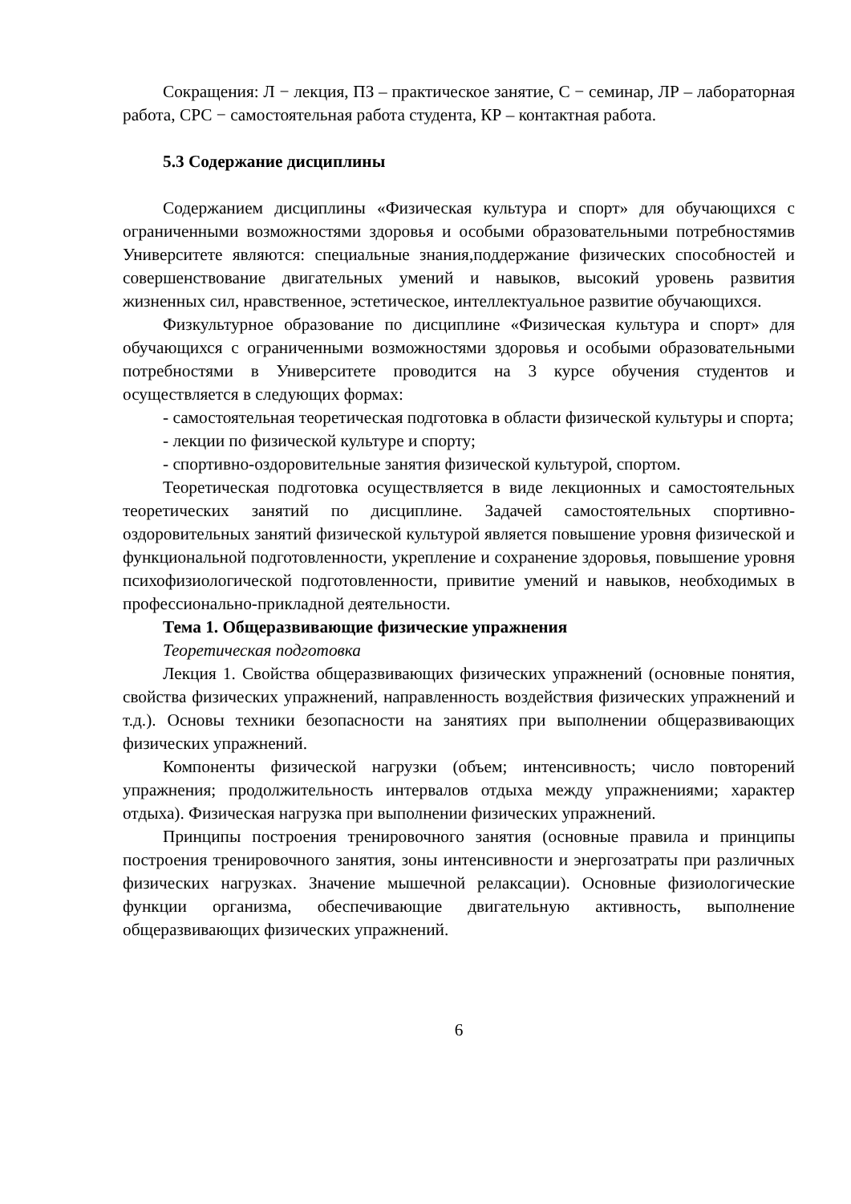Сокращения: Л − лекция, ПЗ – практическое занятие, С − семинар, ЛР – лабораторная работа, СРС − самостоятельная работа студента, КР – контактная работа.
5.3 Содержание дисциплины
Содержанием дисциплины «Физическая культура и спорт» для обучающихся с ограниченными возможностями здоровья и особыми образовательными потребностямив Университете являются: специальные знания,поддержание физических способностей и совершенствование двигательных умений и навыков, высокий уровень развития жизненных сил, нравственное, эстетическое, интеллектуальное развитие обучающихся.
Физкультурное образование по дисциплине «Физическая культура и спорт» для обучающихся с ограниченными возможностями здоровья и особыми образовательными потребностями в Университете проводится на 3 курсе обучения студентов и осуществляется в следующих формах:
- самостоятельная теоретическая подготовка в области физической культуры и спорта;
- лекции по физической культуре и спорту;
- спортивно-оздоровительные занятия физической культурой, спортом.
Теоретическая подготовка осуществляется в виде лекционных и самостоятельных теоретических занятий по дисциплине. Задачей самостоятельных спортивно-оздоровительных занятий физической культурой является повышение уровня физической и функциональной подготовленности, укрепление и сохранение здоровья, повышение уровня психофизиологической подготовленности, привитие умений и навыков, необходимых в профессионально-прикладной деятельности.
Тема 1. Общеразвивающие физические упражнения
Теоретическая подготовка
Лекция 1. Свойства общеразвивающих физических упражнений (основные понятия, свойства физических упражнений, направленность воздействия физических упражнений и т.д.). Основы техники безопасности на занятиях при выполнении общеразвивающих физических упражнений.
Компоненты физической нагрузки (объем; интенсивность; число повторений упражнения; продолжительность интервалов отдыха между упражнениями; характер отдыха). Физическая нагрузка при выполнении физических упражнений.
Принципы построения тренировочного занятия (основные правила и принципы построения тренировочного занятия, зоны интенсивности и энергозатраты при различных физических нагрузках. Значение мышечной релаксации). Основные физиологические функции организма, обеспечивающие двигательную активность, выполнение общеразвивающих физических упражнений.
6